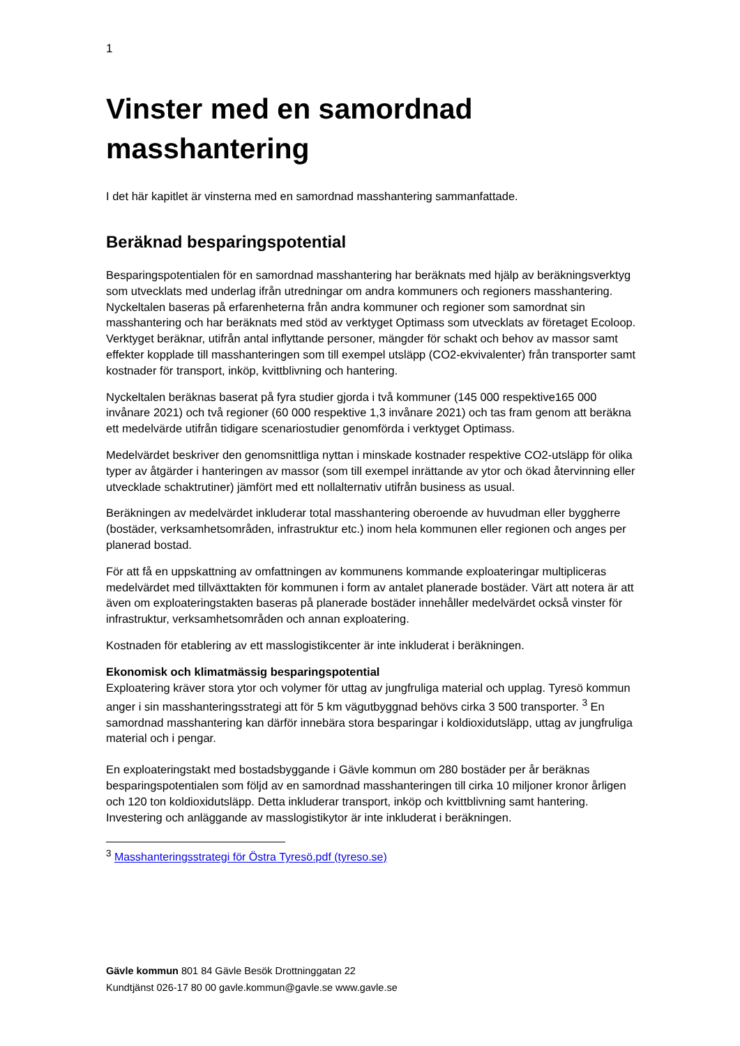1
Vinster med en samordnad masshantering
I det här kapitlet är vinsterna med en samordnad masshantering sammanfattade.
Beräknad besparingspotential
Besparingspotentialen för en samordnad masshantering har beräknats med hjälp av beräkningsverktyg som utvecklats med underlag ifrån utredningar om andra kommuners och regioners masshantering. Nyckeltalen baseras på erfarenheterna från andra kommuner och regioner som samordnat sin masshantering och har beräknats med stöd av verktyget Optimass som utvecklats av företaget Ecoloop. Verktyget beräknar, utifrån antal inflyttande personer, mängder för schakt och behov av massor samt effekter kopplade till masshanteringen som till exempel utsläpp (CO2-ekvivalenter) från transporter samt kostnader för transport, inköp, kvittblivning och hantering.
Nyckeltalen beräknas baserat på fyra studier gjorda i två kommuner (145 000 respektive165 000 invånare 2021) och två regioner (60 000 respektive 1,3 invånare 2021) och tas fram genom att beräkna ett medelvärde utifrån tidigare scenariostudier genomförda i verktyget Optimass.
Medelvärdet beskriver den genomsnittliga nyttan i minskade kostnader respektive CO2-utsläpp för olika typer av åtgärder i hanteringen av massor (som till exempel inrättande av ytor och ökad återvinning eller utvecklade schaktrutiner) jämfört med ett nollalternativ utifrån business as usual.
Beräkningen av medelvärdet inkluderar total masshantering oberoende av huvudman eller byggherre (bostäder, verksamhetsområden, infrastruktur etc.) inom hela kommunen eller regionen och anges per planerad bostad.
För att få en uppskattning av omfattningen av kommunens kommande exploateringar multipliceras medelvärdet med tillväxttakten för kommunen i form av antalet planerade bostäder. Värt att notera är att även om exploateringstakten baseras på planerade bostäder innehåller medelvärdet också vinster för infrastruktur, verksamhetsområden och annan exploatering.
Kostnaden för etablering av ett masslogistikcenter är inte inkluderat i beräkningen.
Ekonomisk och klimatmässig besparingspotential
Exploatering kräver stora ytor och volymer för uttag av jungfruliga material och upplag. Tyresö kommun anger i sin masshanteringsstrategi att för 5 km vägutbyggnad behövs cirka 3 500 transporter. <sup>3</sup> En samordnad masshantering kan därför innebära stora besparingar i koldioxidutsläpp, uttag av jungfruliga material och i pengar.
En exploateringstakt med bostadsbyggande i Gävle kommun om 280 bostäder per år beräknas besparingspotentialen som följd av en samordnad masshanteringen till cirka 10 miljoner kronor årligen och 120 ton koldioxidutsläpp. Detta inkluderar transport, inköp och kvittblivning samt hantering. Investering och anläggande av masslogistikytor är inte inkluderat i beräkningen.
<sup>3</sup> Masshanteringsstrategi för Östra Tyresö.pdf (tyreso.se)
Gävle kommun 801 84 Gävle Besök Drottninggatan 22
Kundtjänst 026-17 80 00 gavle.kommun@gavle.se www.gavle.se